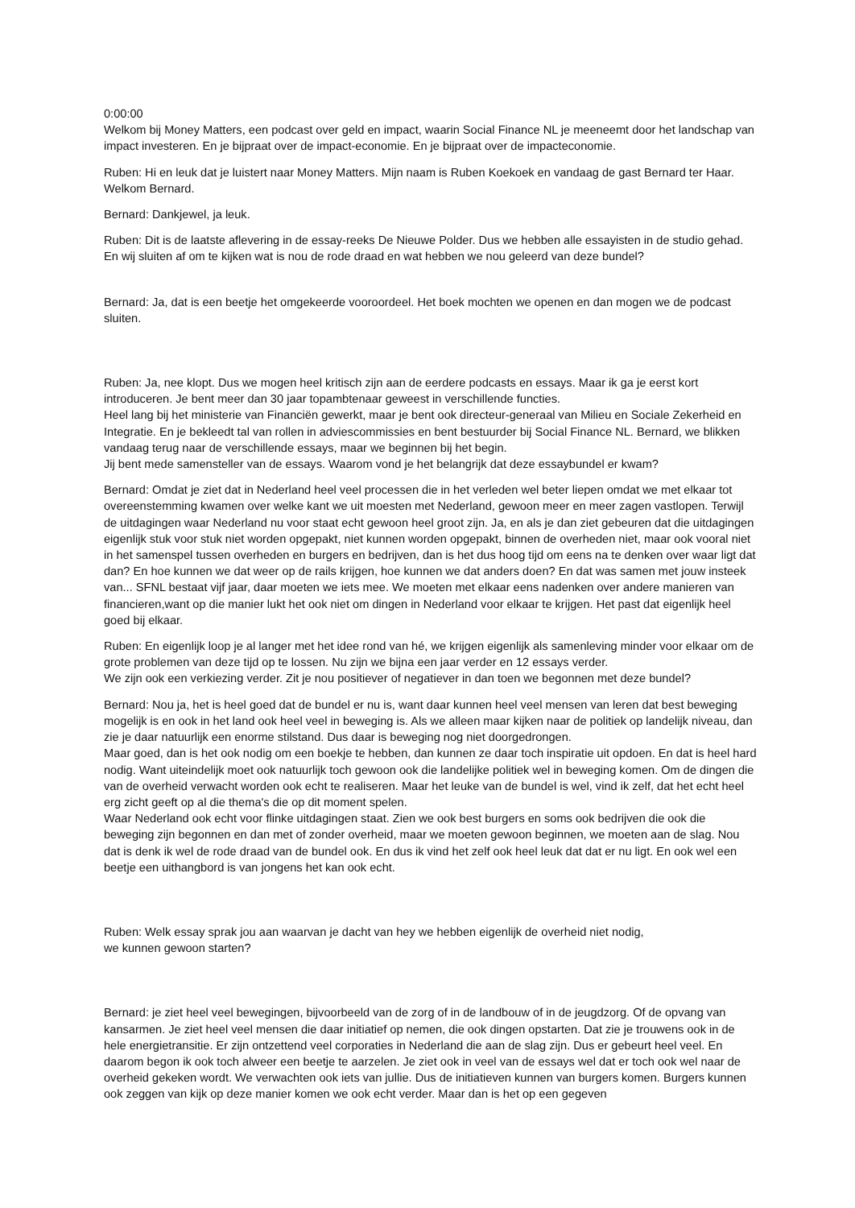0:00:00
Welkom bij Money Matters, een podcast over geld en impact, waarin Social Finance NL je meeneemt door het landschap van impact investeren. En je bijpraat over de impact-economie. En je bijpraat over de impacteconomie.
Ruben: Hi en leuk dat je luistert naar Money Matters. Mijn naam is Ruben Koekoek en vandaag de gast Bernard ter Haar. Welkom Bernard.
Bernard: Dankjewel, ja leuk.
Ruben: Dit is de laatste aflevering in de essay-reeks De Nieuwe Polder. Dus we hebben alle essayisten in de studio gehad. En wij sluiten af om te kijken wat is nou de rode draad en wat hebben we nou geleerd van deze bundel?
Bernard: Ja, dat is een beetje het omgekeerde vooroordeel. Het boek mochten we openen en dan mogen we de podcast sluiten.
Ruben: Ja, nee klopt. Dus we mogen heel kritisch zijn aan de eerdere podcasts en essays. Maar ik ga je eerst kort introduceren. Je bent meer dan 30 jaar topambtenaar geweest in verschillende functies.
Heel lang bij het ministerie van Financiën gewerkt, maar je bent ook directeur-generaal van Milieu en Sociale Zekerheid en Integratie. En je bekleedt tal van rollen in adviescommissies en bent bestuurder bij Social Finance NL. Bernard, we blikken vandaag terug naar de verschillende essays, maar we beginnen bij het begin.
Jij bent mede samensteller van de essays. Waarom vond je het belangrijk dat deze essaybundel er kwam?
Bernard: Omdat je ziet dat in Nederland heel veel processen die in het verleden wel beter liepen omdat we met elkaar tot overeenstemming kwamen over welke kant we uit moesten met Nederland, gewoon meer en meer zagen vastlopen. Terwijl de uitdagingen waar Nederland nu voor staat echt gewoon heel groot zijn. Ja, en als je dan ziet gebeuren dat die uitdagingen eigenlijk stuk voor stuk niet worden opgepakt, niet kunnen worden opgepakt, binnen de overheden niet, maar ook vooral niet in het samenspel tussen overheden en burgers en bedrijven, dan is het dus hoog tijd om eens na te denken over waar ligt dat dan? En hoe kunnen we dat weer op de rails krijgen, hoe kunnen we dat anders doen? En dat was samen met jouw insteek van... SFNL bestaat vijf jaar, daar moeten we iets mee. We moeten met elkaar eens nadenken over andere manieren van financieren,want op die manier lukt het ook niet om dingen in Nederland voor elkaar te krijgen. Het past dat eigenlijk heel goed bij elkaar.
Ruben: En eigenlijk loop je al langer met het idee rond van hé, we krijgen eigenlijk als samenleving minder voor elkaar om de grote problemen van deze tijd op te lossen. Nu zijn we bijna een jaar verder en 12 essays verder.
We zijn ook een verkiezing verder. Zit je nou positiever of negatiever in dan toen we begonnen met deze bundel?
Bernard: Nou ja, het is heel goed dat de bundel er nu is, want daar kunnen heel veel mensen van leren dat best beweging mogelijk is en ook in het land ook heel veel in beweging is. Als we alleen maar kijken naar de politiek op landelijk niveau, dan zie je daar natuurlijk een enorme stilstand. Dus daar is beweging nog niet doorgedrongen.
Maar goed, dan is het ook nodig om een boekje te hebben, dan kunnen ze daar toch inspiratie uit opdoen. En dat is heel hard nodig. Want uiteindelijk moet ook natuurlijk toch gewoon ook die landelijke politiek wel in beweging komen. Om de dingen die van de overheid verwacht worden ook echt te realiseren. Maar het leuke van de bundel is wel, vind ik zelf, dat het echt heel erg zicht geeft op al die thema's die op dit moment spelen.
Waar Nederland ook echt voor flinke uitdagingen staat. Zien we ook best burgers en soms ook bedrijven die ook die beweging zijn begonnen en dan met of zonder overheid, maar we moeten gewoon beginnen, we moeten aan de slag. Nou dat is denk ik wel de rode draad van de bundel ook. En dus ik vind het zelf ook heel leuk dat dat er nu ligt. En ook wel een beetje een uithangbord is van jongens het kan ook echt.
Ruben: Welk essay sprak jou aan waarvan je dacht van hey we hebben eigenlijk de overheid niet nodig,
we kunnen gewoon starten?
Bernard: je ziet heel veel bewegingen, bijvoorbeeld van de zorg of in de landbouw of in de jeugdzorg. Of de opvang van kansarmen. Je ziet heel veel mensen die daar initiatief op nemen, die ook dingen opstarten. Dat zie je trouwens ook in de hele energietransitie. Er zijn ontzettend veel corporaties in Nederland die aan de slag zijn. Dus er gebeurt heel veel. En daarom begon ik ook toch alweer een beetje te aarzelen. Je ziet ook in veel van de essays wel dat er toch ook wel naar de overheid gekeken wordt. We verwachten ook iets van jullie. Dus de initiatieven kunnen van burgers komen. Burgers kunnen ook zeggen van kijk op deze manier komen we ook echt verder. Maar dan is het op een gegeven